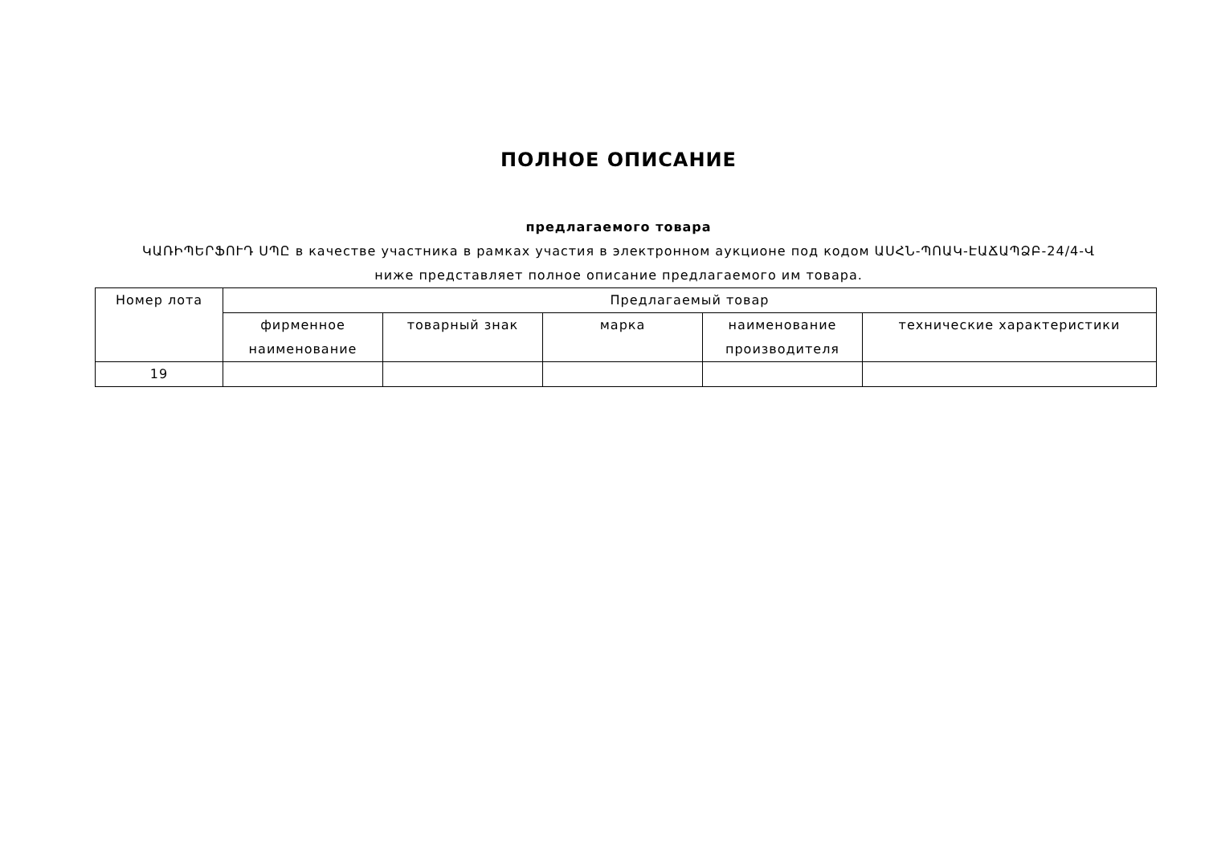ПОЛНОЕ ОПИСАНИЕ
предлагаемого товара
ԿԱՌԻՊԵՐՖՈՒԴ ՍՊԸ в качестве участника в рамках участия в электронном аукционе под кодом ԱՍՀՆ-ՊՈԱԿ-ԷԱՃԱՊՁԲ-24/4-Վ
ниже представляет полное описание предлагаемого им товара.
| Номер лота | Предлагаемый товар | | | | |
| --- | --- | --- | --- | --- | --- |
| | фирменное наименование | товарный знак | марка | наименование производителя | технические характеристики |
| 19 | | | | | |